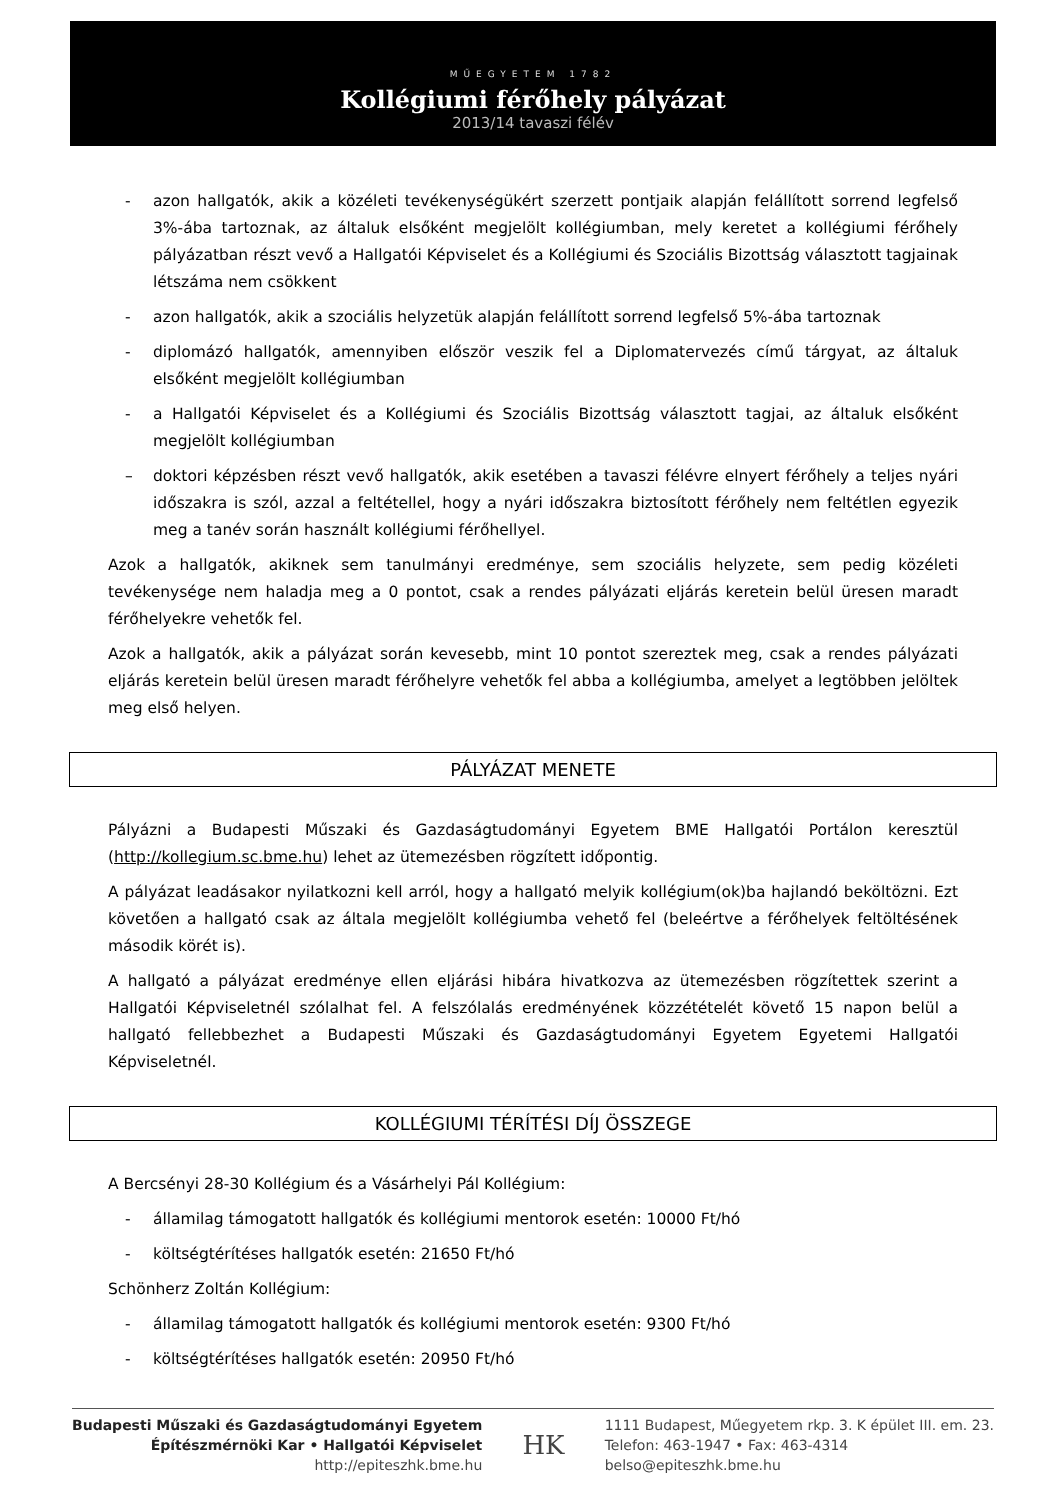MŰEGYETEM 1782
Kollégiumi férőhely pályázat
2013/14 tavaszi félév
- azon hallgatók, akik a közéleti tevékenységükért szerzett pontjaik alapján felállított sorrend legfelső 3%-ába tartoznak, az általuk elsőként megjelölt kollégiumban, mely keretet a kollégiumi férőhely pályázatban részt vevő a Hallgatói Képviselet és a Kollégiumi és Szociális Bizottság választott tagjainak létszáma nem csökkent
- azon hallgatók, akik a szociális helyzetük alapján felállított sorrend legfelső 5%-ába tartoznak
- diplomázó hallgatók, amennyiben először veszik fel a Diplomatervezés című tárgyat, az általuk elsőként megjelölt kollégiumban
- a Hallgatói Képviselet és a Kollégiumi és Szociális Bizottság választott tagjai, az általuk elsőként megjelölt kollégiumban
– doktori képzésben részt vevő hallgatók, akik esetében a tavaszi félévre elnyert férőhely a teljes nyári időszakra is szól, azzal a feltétellel, hogy a nyári időszakra biztosított férőhely nem feltétlen egyezik meg a tanév során használt kollégiumi férőhellyel.
Azok a hallgatók, akiknek sem tanulmányi eredménye, sem szociális helyzete, sem pedig közéleti tevékenysége nem haladja meg a 0 pontot, csak a rendes pályázati eljárás keretein belül üresen maradt férőhelyekre vehetők fel.
Azok a hallgatók, akik a pályázat során kevesebb, mint 10 pontot szereztek meg, csak a rendes pályázati eljárás keretein belül üresen maradt férőhelyre vehetők fel abba a kollégiumba, amelyet a legtöbben jelöltek meg első helyen.
PÁLYÁZAT MENETE
Pályázni a Budapesti Műszaki és Gazdaságtudományi Egyetem BME Hallgatói Portálon keresztül (http://kollegium.sc.bme.hu) lehet az ütemezésben rögzített időpontig.
A pályázat leadásakor nyilatkozni kell arról, hogy a hallgató melyik kollégium(ok)ba hajlandó beköltözni. Ezt követően a hallgató csak az általa megjelölt kollégiumba vehető fel (beleértve a férőhelyek feltöltésének második körét is).
A hallgató a pályázat eredménye ellen eljárási hibára hivatkozva az ütemezésben rögzítettek szerint a Hallgatói Képviseletnél szólalhat fel. A felszólalás eredményének közzétételét követő 15 napon belül a hallgató fellebbezhet a Budapesti Műszaki és Gazdaságtudományi Egyetem Egyetemi Hallgatói Képviseletnél.
KOLLÉGIUMI TÉRÍTÉSI DÍJ ÖSSZEGE
A Bercsényi 28-30 Kollégium és a Vásárhelyi Pál Kollégium:
- államilag támogatott hallgatók és kollégiumi mentorok esetén: 10000 Ft/hó
- költségtérítéses hallgatók esetén: 21650 Ft/hó
Schönherz Zoltán Kollégium:
- államilag támogatott hallgatók és kollégiumi mentorok esetén: 9300 Ft/hó
- költségtérítéses hallgatók esetén: 20950 Ft/hó
Budapesti Műszaki és Gazdaságtudományi Egyetem
Építészmérnöki Kar • Hallgatói Képviselet
http://epiteszhk.bme.hu
HK
1111 Budapest, Műegyetem rkp. 3. K épület III. em. 23.
Telefon: 463-1947 • Fax: 463-4314
belso@epiteszhk.bme.hu